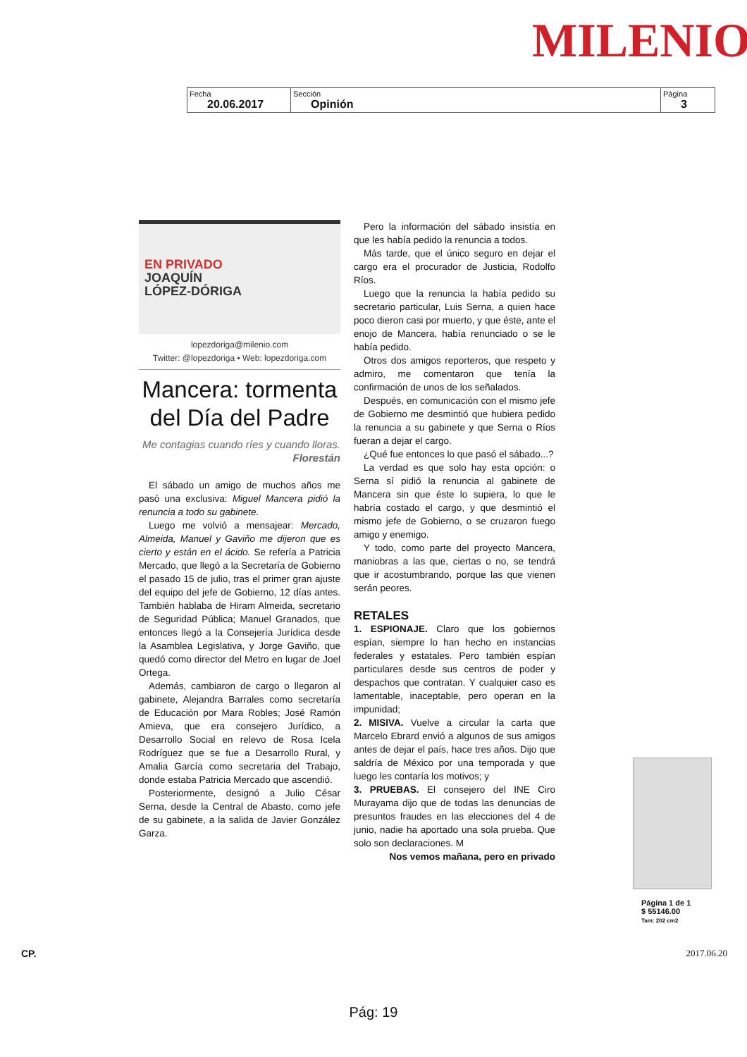MILENIO
| Fecha 20.06.2017 | Sección Opinión | Página 3 |
EN PRIVADO
JOAQUÍN
LÓPEZ-DÓRIGA
lopezdoriga@milenio.com
Twitter: @lopezdoriga • Web: lopezdoriga.com
Mancera: tormenta del Día del Padre
Me contagias cuando ríes y cuando lloras. Florestán
El sábado un amigo de muchos años me pasó una exclusiva: Miguel Mancera pidió la renuncia a todo su gabinete.
Luego me volvió a mensajear: Mercado, Almeida, Manuel y Gaviño me dijeron que es cierto y están en el ácido. Se refería a Patricia Mercado, que llegó a la Secretaría de Gobierno el pasado 15 de julio, tras el primer gran ajuste del equipo del jefe de Gobierno, 12 días antes. También hablaba de Hiram Almeida, secretario de Seguridad Pública; Manuel Granados, que entonces llegó a la Consejería Jurídica desde la Asamblea Legislativa, y Jorge Gaviño, que quedó como director del Metro en lugar de Joel Ortega.
Además, cambiaron de cargo o llegaron al gabinete, Alejandra Barrales como secretaría de Educación por Mara Robles; José Ramón Amieva, que era consejero Jurídico, a Desarrollo Social en relevo de Rosa Icela Rodríguez que se fue a Desarrollo Rural, y Amalia García como secretaria del Trabajo, donde estaba Patricia Mercado que ascendió.
Posteriormente, designó a Julio César Serna, desde la Central de Abasto, como jefe de su gabinete, a la salida de Javier González Garza.
Pero la información del sábado insistía en que les había pedido la renuncia a todos.
Más tarde, que el único seguro en dejar el cargo era el procurador de Justicia, Rodolfo Ríos.
Luego que la renuncia la había pedido su secretario particular, Luis Serna, a quien hace poco dieron casi por muerto, y que éste, ante el enojo de Mancera, había renunciado o se le había pedido.
Otros dos amigos reporteros, que respeto y admiro, me comentaron que tenía la confirmación de unos de los señalados.
Después, en comunicación con el mismo jefe de Gobierno me desmintió que hubiera pedido la renuncia a su gabinete y que Serna o Ríos fueran a dejar el cargo.
¿Qué fue entonces lo que pasó el sábado...?
La verdad es que solo hay esta opción: o Serna sí pidió la renuncia al gabinete de Mancera sin que éste lo supiera, lo que le habría costado el cargo, y que desmintió el mismo jefe de Gobierno, o se cruzaron fuego amigo y enemigo.
Y todo, como parte del proyecto Mancera, maniobras a las que, ciertas o no, se tendrá que ir acostumbrando, porque las que vienen serán peores.
RETALES
1. ESPIONAJE. Claro que los gobiernos espían, siempre lo han hecho en instancias federales y estatales. Pero también espían particulares desde sus centros de poder y despachos que contratan. Y cualquier caso es lamentable, inaceptable, pero operan en la impunidad;
2. MISIVA. Vuelve a circular la carta que Marcelo Ebrard envió a algunos de sus amigos antes de dejar el país, hace tres años. Dijo que saldría de México por una temporada y que luego les contaría los motivos; y
3. PRUEBAS. El consejero del INE Ciro Murayama dijo que de todas las denuncias de presuntos fraudes en las elecciones del 4 de junio, nadie ha aportado una sola prueba. Que solo son declaraciones. M
Nos vemos mañana, pero en privado
Página 1 de 1
$ 55146.00
Tam: 202 cm2
CP. 2017.06.20
Pág: 19